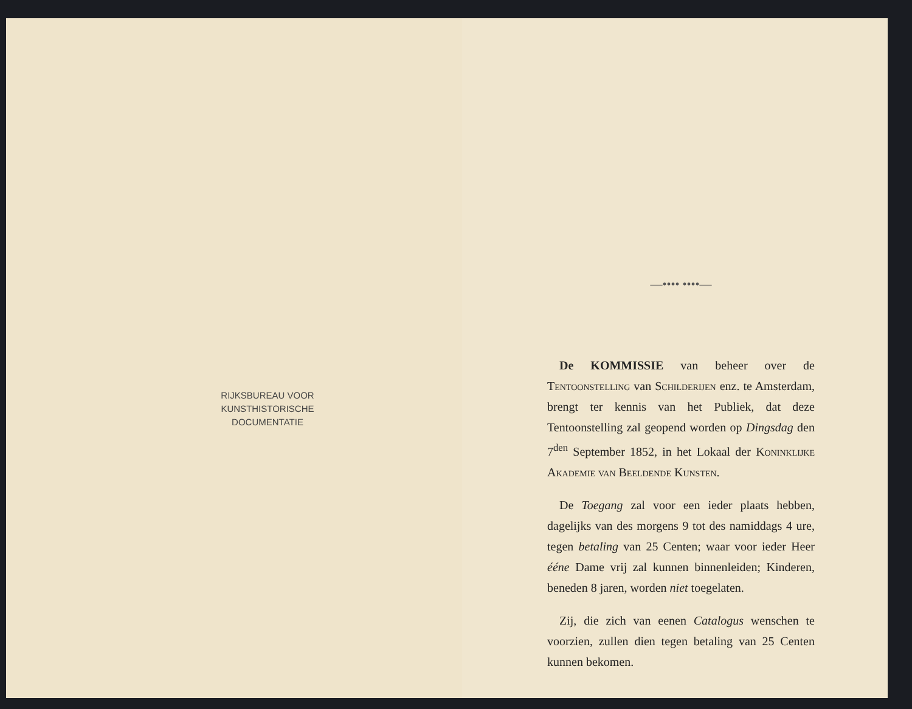RIJKSBUREAU VOOR
KUNSTHISTORISCHE
DOCUMENTATIE
—•••• ••••—
De KOMMISSIE van beheer over de Tentoonstelling van Schilderijen enz. te Amsterdam, brengt ter kennis van het Publiek, dat deze Tentoonstelling zal geopend worden op Dingsdag den 7<sup>den</sup> September 1852, in het Lokaal der Koninklijke Akademie van Beeldende Kunsten.
De Toegang zal voor een ieder plaats hebben, dagelijks van des morgens 9 tot des namiddags 4 ure, tegen betaling van 25 Centen; waar voor ieder Heer ééne Dame vrij zal kunnen binnenleiden; Kinderen, beneden 8 jaren, worden niet toegelaten.
Zij, die zich van eenen Catalogus wenschen te voorzien, zullen dien tegen betaling van 25 Centen kunnen bekomen.